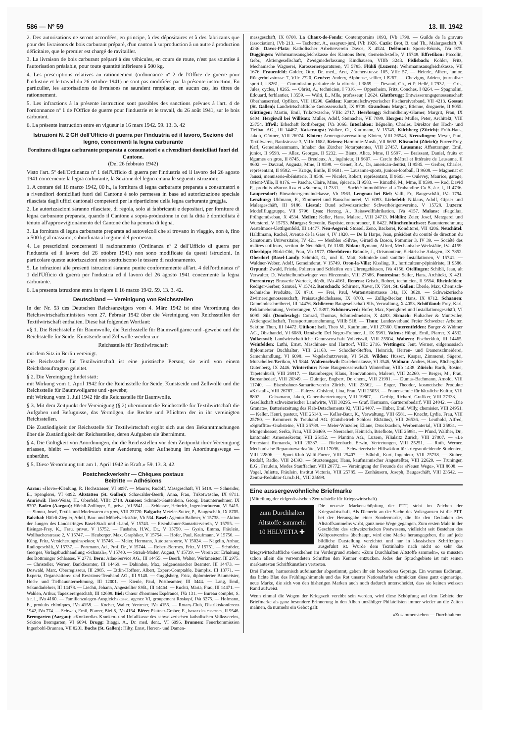586 — Nº 59 13. III. 1942
2. Des autorisations ne seront accordées, en principe, à des dépositaires et à des fabricants que pour des livraisons de bois carburant préparé, d'un canton à surproduction à un autre à production déficitaire, que le premier est chargé de ravitailler.
3. La livraison de bois carburant préparé à des véhicules, en cours de route, n'est pas soumise à l'autorisation préalable, pour toute quantité inférieure à 500 kg.
4. Les prescriptions relatives au rationnement (ordonnance nº 2 de l'Office de guerre pour l'industrie et le travail du 26 octobre 1941) ne sont pas modifiées par la présente instruction. En particulier, les autorisations de livraisons ne sauraient remplacer, en aucun cas, les titres de rationnement.
5. Les infractions à la présente instruction sont passibles des sanctions prévues à l'art. 4 de l'ordonnance nº 1 de l'Office de guerre pour l'industrie et le travail, du 26 août 1941, sur le bois carburant.
6. La présente instruction entre en vigueur le 16 mars 1942. 59. 13. 3. 42
Istruzioni N. 2 GH dell'Ufficio di guerra per l'industria ed il lavoro, Sezione del legno, concernenti la legna carburante
Fornitura di legna carburante preparata a consumatori e a rivenditori domiciliati fuori del Cantone.
(Del 26 febbraio 1942)
Visto l'art. 5º dell'Ordinanza nº 1 dell'Ufficio di guerra per l'industria ed il lavoro del 26 agosto 1941 concernente la legna carburante, la Sezione del legno emana le seguenti istruzioni:
1. A contare del 16 marzo 1942, 00 h., la fornitura di legna carburante preparata a consumatori e a rivenditori domiciliati fuori del Cantone è solo permessa in base ad autorizzazione speciale rilasciata dagli uffici cantonali competenti per la ripartizione della legna carburante greggia.
2. Le autorizzazioni saranno rilasciate, di regola, solo ai fabbricanti e depositari, per forniture di legna carburante preparata, quando il Cantone a sopra-produzione in cui la ditta è domiciliata è tenuto all'approvvigionamento del Cantone che ha penuria di legna.
3. La fornitura di legna carburante preparata ad autoveicoli che si trovano in viaggio, non è, fino a 500 kg al massimo, subordinata al regime del permesso.
4. Le prescrizioni concernenti il razionamento (Ordinanza nº 2 dell'Ufficio di guerra per l'industria ed il lavoro del 26 ottobre 1941) non sono modificate da questi istruzioni. In particolare queste autorizzazioni non sostituiscono le tessere di razionamento.
5. Le infrazioni alle presenti istruzioni saranno punite conformemente all'art. 4 dell'ordinanza nº 1 dell'Ufficio di guerra per l'industria ed il lavoro del 26 agosto 1941 concernente la legna carburante.
6. La presenta istruzione entra in vigore il 16 marzo 1942. 59. 13. 3. 42.
Deutschland — Vereinigung von Reichsstellen
In der Nr. 53 des Deutschen Reichsanzeigers vom 4. März 1942 ist eine Verordnung des Reichswirtschaftsministers vom 27. Februar 1942 über die Vereinigung von Reichsstellen der Textilwirtschaft enthalten. Diese hat folgenden Wortlaut:
«§ 1. Die Reichsstelle für Baumwolle, die Reichsstelle für Baumwollgarne und -gewebe und die Reichsstelle für Seide, Kunstseide und Zellwolle werden zur
Reichsstelle für Textilwirtschaft
mit dem Sitz in Berlin vereinigt.
Die Reichsstelle für Textilwirtschaft ist eine juristische Person; sie wird von einem Reichsbeauftragten geleitet.
§ 2. Die Vereinigung findet statt:
mit Wirkung vom 1. April 1942 für die Reichsstelle für Seide, Kunstseide und Zellwolle und die Reichsstelle für Baumwollgarne und -gewebe;
mit Wirkung vom 1. Juli 1942 für die Reichsstelle für Baumwolle.
§ 3. Mit dem Zeitpunkt der Vereinigung (§ 2) übernimmt die Reichsstelle für Textilwirtschaft die Aufgaben und Befugnisse, das Vermögen, die Rechte und Pflichten der in ihr vereinigten Reichsstellen.
Die Zuständigkeit der Reichsstelle für Textilwirtschaft ergibt sich aus den Bekanntmachungen über die Zuständigkeit der Reichsstellen, deren Aufgaben sie übernimmt.
§ 4. Die Gültigkeit von Anordnungen, die die Reichsstellen vor dem Zeitpunkt ihrer Vereinigung erlassen, bleibt — vorbehältlich einer Aenderung oder Aufhebung im Anordnungswege — unberührt.
§ 5. Diese Verordnung tritt am 1. April 1942 in Kraft.» 59. 13. 3. 42.
Postcheckverkehr — Chèques postaux
Beitritte — Adhésions
Aarau: «Hovo»-Kleidung, R. Hochstrasser, VI 6097. — Maurer, Rudolf, Massgeschäft, VI 5419. — Schneider, E., Spenglerei, VI 6092. Altstätten (St. Gallen): Schawalder-Beerli, Anna, Frau, Trikotwäsche, IX 8711. Amriswil: Hess-Weiss, H., Oberfeld, VIIIc 2718. Azmoos: Schmidt-Gantenbein, Georg, Bauunternehmer, IX 8707. Baden (Aargau): Höchli-Zollinger, E., privat, VI 5541. — Schiesser, Heinrich, Ingenieurbureau, VI 5415. — Simou, Josef, Textil- und Modewaren en gros, VIII 23720. Balgach: Metzler-Sutter, P., Baugeschäft, IX 8705. Balsthal: Häfeli-Ziegler, Adolf, Bau- und Möbelwerkstätte, Vb 534. Basel: Agentur Ballmer, V 15738. — Aktion der Jungen des Landesringes Basel-Stadt und -Land, V 15743. — Eisenbahner-Samariterverein, V 15755. — Eisinger-Frey, K., Frau, privat, V 15752. — Fusbahn, H.W., Dr., V 15750. — Gysin, Emma, Fräulein, Wollbacherstrasse 2, V 15747. — Heuberger, Max, Graphiker, V 15754. — Hofer, Paul, Kaufmann, V 15756. — Küng, Fritz, Versicherungsinspektor, V 15746. — Meier, Hermann, Autotransporte, V 15024. — Nägelin, Arthur, Radiogeschäft, V 15737. — Portmann, Ad., Prof. Dr., V 15744. — Robert-Berrnex, Fritz, V 15751. — Schröder, Georges, Verlagsbuchhandlung «Schänzli», V 15740. — Strauh-Mäder, August, V 15739. — Verein zur Erhaltung des Bottminger Schlosses, V 2771. Bern: Atlas-Service AG., III 14455. — Beerli, Walter, Werkmeister, III 2975. — Christeller, Werner, Bankbeamter, III 14469. — Dahinden, Max, eidgenössischer Beamter, III 14473. — Doswald, Marc, Oberregisseur, III 2985. — Ettlin-Hoffner, Albert, Expert-Comptable, Bümpliz, III 13771. — Experta, Organisations- und Revisions-Treuhand AG., III 9140. — Gugglsberg, Fritz, diplomierter Baumeister, Hoch- und Tiefbauunternehmung, III 12001. — Kienle, Paul, Postbeamter, III 3444. — Lang, Emil, Sekundarlehrer, III 14478. — Liechti, Johann, Angestellter SSB., III 14464. — Ruchti, Maria, Frau, III 14471. — Wahlen, Arthur, Tapezierergeschäft, III 12608. Biel: Chœur d'hommes Espérance, IVa 131. — Bureau complet, S. à r. l., IVa 4160. — Familienzulagen-Ausgleichskasse, agence VI, groupement Roskopf, IVa 3275. — Hofmann, E., produits chimiques, IVa 4158. — Kocher, Walter, Vertreter, IVa 4155. — Rotary-Club, Distriktskonferenz 1942, IVa 774. — Schwab, Emil, Pfarrer, Biel 8, IVa 4154. Bière: Plattner-Graber, E., bazar des casernes, II 9546. Bremgarten (Aargau): «Konkordia» Kranken- und Unfallkasse des schweizerischen katholischen Volksvereins, Sektion Bremgarten, VI 6094. Brugg: Biaggi, A., Dr. med. dent., VI 6096. Brunnen: Feuerkommission Ingenbohl-Brunnen, VII 8201. Buchs (St. Gallen): Hilty, Ernst, Herren- und Damen-
massgeschäft, IX 8708. La Chaux-de-Fonds: Contemporains 1893, IVb 1790. — Guilde de la gravure (association), IVb 213. — Tschetter, A., essayeur-juré, IVb 1926. Cazis: Brot, B. und Th., Malergeschäft, X 4236. Davos-Platz: Katholischer Arbeiterverein Davos, X 4524. Delémont: Sports-Réunis, IVa 975. Duggingen: Wehrmannsausgleichskasse des Kantons Bern, Gemeindestelle, V 15748. Effretikon: Piccolin, Gebr., Aktiengesellschaft, Zweigniederlassung Kindhausen, VIIIb 3243. Fislisbach: Kohler, Fritz, Mechanische Wagnerei, Karosseriereparaturen, VI 5785. Flühli (Luzern): Wehrmannsausgleichskasse, VII 1676. Frauenfeld: Golder, Otto, Dr. med., Arzt, Zürcherstrasse 105, VIIc 57. — Heierle, Albert, junior, Rüegerholzstrasse 7, VIIc 2720. Genève: Andrey, Alphonse, sellier, I 8267. — Chevigny, Adrien, journaliste sportif, I 8261. — Commission paritaire de la vitrerie, I 3869. — Devaud, Ch., et P. Hellé, I 7932. — Gris, Jules, cycles, I 8265. — Obrist, A., technicien, I 7316. — Oppenheim, Fritz, Conches, I 8264. — Spagnolini, Edouard, ferblantier, I 3559. — Wälti, E., Mlle, professeur, I 2624. Glattbrugg: Entwässerungsgenossenschaft Oberhauserried, Opfikon, VIII 18290. Goldau: Kantonalschwyzerischer Fischereiverband, VII 4213. Gossau (St. Gallen): Landwirtschaftliche Genossenschaft, IX 8709. Grandson: Margot, Etienne, droguerie, II 8055. Güttingen: Martin, Emil, Trikotwäsche, VIIIc 2717. Heerbrugg: Schmidheiny-Glarner, Margrit, Frau, IX 6404. Hergiswil bei Willisau: Müller, Adolf, Steinacher, VII 7099. Horgen: Müller, Peter, Architekt, VIII 23754. Iffwil: Erbschaft Rötlisberger, IVa 3066. Interlaken: Béguelin, Charles, Direktor der Hoch- und Tiefbau AG., III 14467. Kaiseraugst: Walker, O., Kaufmann, V 15745. Kilchberg (Zürich): Früh-Haus, Jakob, Gärtner, VIII 26974. Kloten: Armengutsverwaltung Kloten, VIII 26543. Kreuzlingen: Meyer, Paul, Textilwaren, Rankstrasse 3, VIIIc 1682. Kriens: Harmonie-Musik, VII 6692. Küsnacht (Zürich): Forrer-Frey, Karl, Gemeindeammann, Inhaber des Zürcher Notarpatentes, VIII 27457. Lausanne: Affentranger, Emil, junior, II 9593. — Allaz, Georges, II 5232. — Bienz, Alice, Mme, II 9597. — Braissant, Daniel, fruits et légumes en gros, II 8745. — Breuleux, A., ingénieur, II 9607. — Cercle théâtral et littéraire de Lausanne, II 9602. — Davaud, Augusta, Mme, II 9598. — Genet, R.A., Dr, american-dentist, II 9585. — Gerber, Charles, représentant, II 9592. — Kræge, Emile, II 9601. — Lausanne-sports, juniors-football, II 9608. — Magnenat et Jaussi, menuiserie-ébénisterie, II 8546. — Nicolet, Robert, représentant, II 9603. — Oulevey, Maurice, garage, Orient-Ville, II 8176. — Pasche, Claire, Mme, épicerie, II 9583. — Rimathé, M., Mme, II 9599. — Rod, David F., produits «Sucor-fix» et «Sueora», II 7331. — Société immobilière «La Trabandine C» S. à r. l., II 4736. Laupersdorf: Einwohnergemeindekasse, Vb 1963. Lengnau bei Biel: Valli, Fr., Baugeschäft, IVa 1794. Lenzburg: Uhlmann, E., Zimmerei und Bauschreinerei, VI 6093. Liebefeld: Niklaus, Adolf, Gipser und Malergeschäft, III 9186. Liestal: Bund schweizerischer Schwerhörigenvereine, V 15728. Luzern: Modellfluggruppe, VII 5796. Lyss: Herzog, A., Reisswollfabrikation, IVa 4157. Malans: «Pagolla», Frühgemüsebau, X 4534. Meilen: Keller, Hans, Malerei, VIII 24713. Möhlin: Zeier, Josef, Metzgerei und Wursterei, V 15753. Morges: Stevenin, Baptiste, entrepreneur, II 8422. Münchenbuchsee: Bauunternehmung Aestelmoos-Uettligenfeld, III 14477. Neu-Aegerei: Stössel, Zeno, Bäckerei, Konditorei, VII 4206. Neuchâtel: Haldimann, Rachel, Avenue de la Gare 4, IV 1820. — De la Harpe, Jean, président du comité de direction du Sanatorium Universitaire, IV 421. — Meubles «Silva», Girard & Boson, Pommier 3, IV 39. — Société des maîtres coiffeurs, section de Neuchâtel, IV 3180. Nidau: Rymann, Alfred, Mechanische Werkstätte, IVa 4159. Oberbipp: Bürki-Obi, Frau, Vb 1977. Oberbüren: Brändle, J., Ortsmonteur, Elektrische Anlagen, IX 7852. Oberdorf (Basel-Land): Schmidt, G., und K. Matt, Schmiede und sanitäre Installationen, V 15741. — Waldner-Weber, Adolf, Gemeinderat, V 15749. Oron-la-Ville: Kissling, R., horticulteur-pépiniériste, II 9586. Orpund: Zwald, Frieda, Polieren und Schleifen von Uhrengehäusen, IVa 4156. Otelfingen: Schibli, Jean, alt Verwalter, D. Waehtelhundzwinger von Hirzenrain, VIII 27386. Pontresina: Seiler, Hans, Architekt, X 421. Porrentruy: Brasserie Warteck, dépôt, IVa 4161. Renens: Grisch, Robert, technicien, II 9594. Rheinfelden: Rediger-Gerber, Samuel, V 15742. Rorschach: Schirmer, Xaver, IX 7591. St. Gallen: Eberle, Max, Chemisch-technische Produkte, IX 8710. — Frei, Paul, Wartensteinstrasse 34a, IX 3820. — Schweizerische Zwirnereigenossenschaft, Preisausgleichskasse, IX 8703. — Züllig-Becker, Hans, IX 8712. Schaanen: Gemeindeschreiberei, III 14476. Schlieren: Baugesellschaft Sils, Verwaltung, X 4053. Schöftland: Frey, Karl, Reklameberatung, Vertretungen, VI 5397. Schönenwerd: Hofer, Max, Spenglerei und Installationsgeschäft, VI 6095. Sils (Domleschg): Conrad, Thomas, Schmiedmeister, X 4493. Sirnach: Flubacher & Muntwiler, Aktiengesellschaft, Transportunternehmung, VIIIb 518. — Thun: Landesverband Freier Schweizer Arbeiter, Sektion Thun, III 14472. Uitikon: Iseli, Theo M., Kaufmann, VIII 27360. Unterentfelden: Burger & Widmer AG., Obsthandel, VI 6089. Urnäsch: Del Negro-Frehner, J., IX 5981. Valens: Hüppi, Emil, Pfarrer, X 4532. Volketswil: Landwirtschaftliche Genossenschaft Volketswil, VIII 25504. Wabern: Fischerklub, III 14465. Weinfelden: Lüthi, Ernst, Maschinen- und Harttorf, VIIIc 2716. Wettingen: Jent, Werner, eidgenössisch diplomierter Buchhalter, VIII 21163. — Schödler-Steffen, Heinrich, Herren- und Damenschneiderei, Samenhandlung, VI 6098. — Vogelschutzverein, VI 5420. Wilden: Hüsser, Kaspar, Zimmerei, Sägerei, Mutschellen/Berikon, VI 5844. Waltenschwil: Darlehenskasse, VI 3546. Widnau: Andres, Hans, Büchergilde Gutenberg, IX 2446. Winterthur: Neue Baugenossenschaft Winterthur, VIIIb 1438. Zürich: Barth, Rosine, Tapetenhüsli, VIII 26917. — Baumberger, Klaus, Renovationen, Malerei, VIII 24260. — Berger, M., Frau, Bureanbedarf, VIII 20349. — Duintjer, Engbert, Dr. chem., VIII 21991. — Dumas-Bachmann, Arnold, VIII 11740. — Eisenbahner-Samariterverein Zürich, VIII 23562. — Enger, Theodor, kosmetische Produkte «Kristall», VIII 26787. — Falezza-Ghisleni, Lina, Frau, VIII 25053. — Frauenschule für häusliche Kultur, VIII 8802. — Geissmann, Jakob, Generalvertretungen, VIII 19807. — Gerbig, Richard, Grafiker, VIII 27333. — Gesellschaft schweizerischer Landwirte, VIII 30295. — Graf, Hermann, Gärtnereibedarf, VIII 24042. — «Die Granate», Batteriezeitung des Flab-Detachements 92, VIII 24407. — Huber, Emil Willy, chemisier, VIII 24951. — Keller, Henri, pasteur, VIII 25143. — Keller-Baur, K., Verwaltung, VIII 6581. — Knecht, Lydia, Frau, VIII 25780. — Kommerz & Treuhand AG. (Gutsbetrieb Schloss Rhäzüns), VIII 26536. — Leuthold, Alfred, «Sgraffito»-Grabsteine, VIII 25789. — Meier-Winzeler, Eliane, Drucksachen, Werbematerial, VIII 25831. — Morgenbesser, Serka, Frau, VIII 26469. — Neeracher, Heinrich, Briefbote, VIII 25881. — Pfund, Walther, Dr., kantonaler Armensekretär, VIII 25152. — Plantina AG., Luzern, Filialsitz Zürich, VIII 27007. — «Le Protestant Romand», VIII 26337. — Rickenbach, Erwin, Vertretungen, VIII 25251. — Roth, Werner, Mechanische Reparaturwerkstätte, VIII 17096. — Schweizerische Hilfsaktion für kriegsnotleidende Studenten, VIII 22896. — Sport-Klub Welti-Furrer, VIII 25407. — Stäubli, Kurt, Ingenieur, VIII 25738. — Stuber, Rudolf, Radio, VIII 24393. — Sturzenegger, Hans, kaufmännischer Angestellter, VIII 22629. — Truninger, E.G., Fräulein, Modes Stauffacher, VIII 20772. — Vereinigung der Freunde der «Neuen Wege», VIII 8608. — Vogel, Juliette, Fräulein, Institut Victoria, VIII 25785. — Zenhäusern, Joseph, Baugeschäft, VIII 23542. — Zentra-Reduktor G.m.b.H., VIII 25698.
Eine aussergewöhnliche Briefmarke
(Mitteilung der eidgenössischen Zentralstelle für Kriegswirtschaft)
zum Durchhalten
Altstoffe sammeln
10 HELVETIA ✚
Die neueste Markenschöpfung der PTT. steht im Zeichen der Kriegswirtschaft. Als Dienerin an der Sache des Volksganzen ist die PTT. bei der Herausgabe einer Sondermarke, die für den Gedanken des Altstoffsammelns wirbt, ganz neue Wege gegangen. Zum ersten Male in der Geschichte des schweizerischen Postwesens, vielleicht seit Bestehen des Weltpostvereins überhaupt, wird eine Marke herausgegeben, die auf jede bildliche Darstellung verzichtet und nur in klassischen Schriftzügen ausgeführt ist. Würde dem Textinhalte nach nicht so sehr das kriegswirtschaftliche Geschehen im Vordergrund stehen: «Zum Durchhalten Altstoffe sammeln», so müssten schon allein die verwendeten Schriften den Kenner entzücken. Jedes der Sprachgebiete ist mit seinen markantesten Schriftkünstlern vertreten.
Drei Farben, harmonisch aufeinander abgestimmt, geben ihr ein besonderes Gepräge. Ein warmes Erdbraun, das lichte Blau des Frühlingshimmels und das Rot unserer Nationalfarbe schmücken diese ganz eigenartige, neue Marke, die sich von den bisherigen Marken auch noch dadurch unterscheidet, dass sie keinen weissen Rand aufweist.
Wenn einmal die Wogen der Kriegszeit verebbt sein werden, wird diese Schöpfung auf dem Gebiete der Briefmarke als ganz besondere Erinnerung in den Alben unzähliger Philatelisten immer wieder an die Zeiten mahnen, da nurmehr ein Gebot galt:
«Zusammenstehen — Durchhalten».